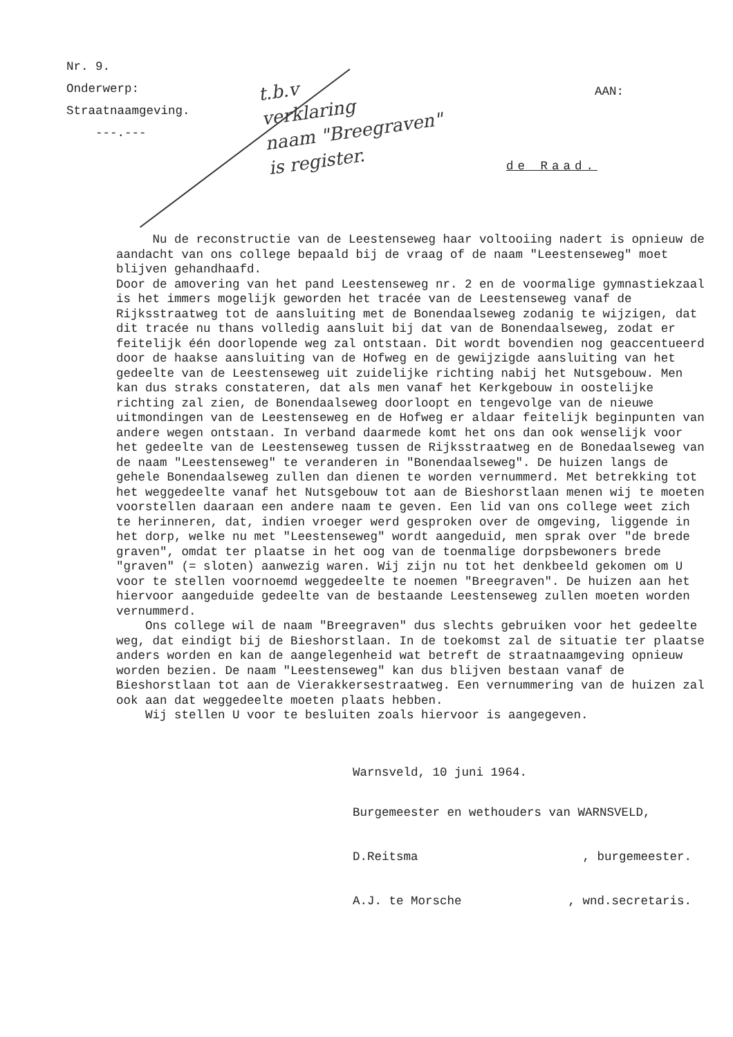Nr. 9.
Onderwerp:
Straatnaamgeving.
---.---
t.b.v
verklaring
naam "Breegraven"
is register.
AAN:
de Raad.
Nu de reconstructie van de Leestenseweg haar voltooiing nadert is opnieuw de aandacht van ons college bepaald bij de vraag of de naam "Leestenseweg" moet blijven gehandhaafd.
Door de amovering van het pand Leestenseweg nr. 2 en de voormalige gymnastiekzaal is het immers mogelijk geworden het tracée van de Leestenseweg vanaf de Rijksstraatweg tot de aansluiting met de Bonendaalseweg zodanig te wijzigen, dat dit tracée nu thans volledig aansluit bij dat van de Bonendaalseweg, zodat er feitelijk één doorlopende weg zal ontstaan. Dit wordt bovendien nog geaccentueerd door de haakse aansluiting van de Hofweg en de gewijzigde aansluiting van het gedeelte van de Leestenseweg uit zuidelijke richting nabij het Nutsgebouw. Men kan dus straks constateren, dat als men vanaf het Kerkgebouw in oostelijke richting zal zien, de Bonendaalseweg doorloopt en tengevolge van de nieuwe uitmondingen van de Leestenseweg en de Hofweg er aldaar feitelijk beginpunten van andere wegen ontstaan. In verband daarmede komt het ons dan ook wenselijk voor het gedeelte van de Leestenseweg tussen de Rijksstraatweg en de Bonedaalseweg van de naam "Leestenseweg" te veranderen in "Bonendaalseweg". De huizen langs de gehele Bonendaalseweg zullen dan dienen te worden vernummerd. Met betrekking tot het weggedeelte vanaf het Nutsgebouw tot aan de Bieshorstlaan menen wij te moeten voorstellen daaraan een andere naam te geven. Een lid van ons college weet zich te herinneren, dat, indien vroeger werd gesproken over de omgeving, liggende in het dorp, welke nu met "Leestenseweg" wordt aangeduid, men sprak over "de brede graven", omdat ter plaatse in het oog van de toenmalige dorpsbewoners brede "graven" (= sloten) aanwezig waren. Wij zijn nu tot het denkbeeld gekomen om U voor te stellen voornoemd weggedeelte te noemen "Breegraven". De huizen aan het hiervoor aangeduide gedeelte van de bestaande Leestenseweg zullen moeten worden vernummerd.
Ons college wil de naam "Breegraven" dus slechts gebruiken voor het gedeelte weg, dat eindigt bij de Bieshorstlaan. In de toekomst zal de situatie ter plaatse anders worden en kan de aangelegenheid wat betreft de straatnaamgeving opnieuw worden bezien. De naam "Leestenseweg" kan dus blijven bestaan vanaf de Bieshorstlaan tot aan de Vierakkersestraatweg. Een vernummering van de huizen zal ook aan dat weggedeelte moeten plaats hebben.
Wij stellen U voor te besluiten zoals hiervoor is aangegeven.
Warnsveld, 10 juni 1964.
Burgemeester en wethouders van WARNSVELD,
D.Reitsma , burgemeester.
A.J. te Morsche , wnd.secretaris.